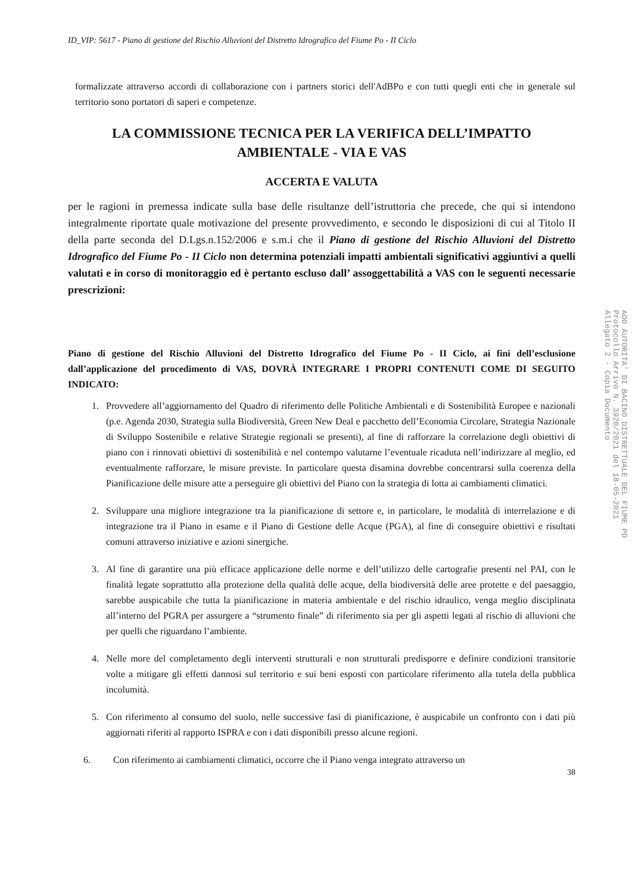ID_VIP: 5617 - Piano di gestione del Rischio Alluvioni del Distretto Idrografico del Fiume Po - II Ciclo
formalizzate attraverso accordi di collaborazione con i partners storici dell'AdBPo e con tutti quegli enti che in generale sul territorio sono portatori di saperi e competenze.
LA COMMISSIONE TECNICA PER LA VERIFICA DELL’IMPATTO AMBIENTALE - VIA E VAS
ACCERTA E VALUTA
per le ragioni in premessa indicate sulla base delle risultanze dell’istruttoria che precede, che qui si intendono integralmente riportate quale motivazione del presente provvedimento, e secondo le disposizioni di cui al Titolo II della parte seconda del D.Lgs.n.152/2006 e s.m.i che il Piano di gestione del Rischio Alluvioni del Distretto Idrografico del Fiume Po - II Ciclo non determina potenziali impatti ambientali significativi aggiuntivi a quelli valutati e in corso di monitoraggio ed è pertanto escluso dall’ assoggettabilità a VAS con le seguenti necessarie prescrizioni:
Piano di gestione del Rischio Alluvioni del Distretto Idrografico del Fiume Po - II Ciclo, ai fini dell’esclusione dall’applicazione del procedimento di VAS, DOVRÀ INTEGRARE I PROPRI CONTENUTI COME DI SEGUITO INDICATO:
1. Provvedere all’aggiornamento del Quadro di riferimento delle Politiche Ambientali e di Sostenibilità Europee e nazionali (p.e. Agenda 2030, Strategia sulla Biodiversità, Green New Deal e pacchetto dell’Economia Circolare, Strategia Nazionale di Sviluppo Sostenibile e relative Strategie regionali se presenti), al fine di rafforzare la correlazione degli obiettivi di piano con i rinnovati obiettivi di sostenibilità e nel contempo valutarne l’eventuale ricaduta nell’indirizzare al meglio, ed eventualmente rafforzare, le misure previste. In particolare questa disamina dovrebbe concentrarsi sulla coerenza della Pianificazione delle misure atte a perseguire gli obiettivi del Piano con la strategia di lotta ai cambiamenti climatici.
2. Sviluppare una migliore integrazione tra la pianificazione di settore e, in particolare, le modalità di interrelazione e di integrazione tra il Piano in esame e il Piano di Gestione delle Acque (PGA), al fine di conseguire obiettivi e risultati comuni attraverso iniziative e azioni sinergiche.
3. Al fine di garantire una più efficace applicazione delle norme e dell’utilizzo delle cartografie presenti nel PAI, con le finalità legate soprattutto alla protezione della qualità delle acque, della biodiversità delle aree protette e del paesaggio, sarebbe auspicabile che tutta la pianificazione in materia ambientale e del rischio idraulico, venga meglio disciplinata all’interno del PGRA per assurgere a “strumento finale” di riferimento sia per gli aspetti legati al rischio di alluvioni che per quelli che riguardano l’ambiente.
4. Nelle more del completamento degli interventi strutturali e non strutturali predisporre e definire condizioni transitorie volte a mitigare gli effetti dannosi sul territorio e sui beni esposti con particolare riferimento alla tutela della pubblica incolumità.
5. Con riferimento al consumo del suolo, nelle successive fasi di pianificazione, è auspicabile un confronto con i dati più aggiornati riferiti al rapporto ISPRA e con i dati disponibili presso alcune regioni.
6. Con riferimento ai cambiamenti climatici, occorre che il Piano venga integrato attraverso un
38
AOO AUTORITA' DI BACINO DISTRETTUALE DEL FIUME PO
Protocollo Arrivo N. 3920/2021 del 18-05-2021
Allegato 2 - Copia Documento